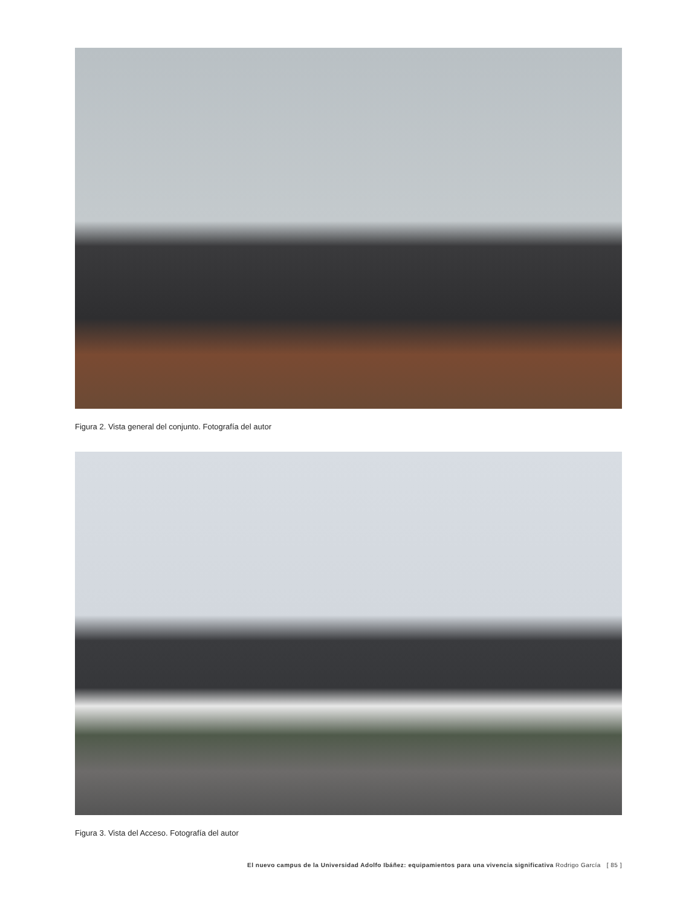Figura 2. Vista general del conjunto. Fotografía del autor
Figura 3. Vista del Acceso. Fotografía del autor
El nuevo campus de la Universidad Adolfo Ibáñez: equipamientos para una vivencia significativa Rodrigo García [ 85 ]